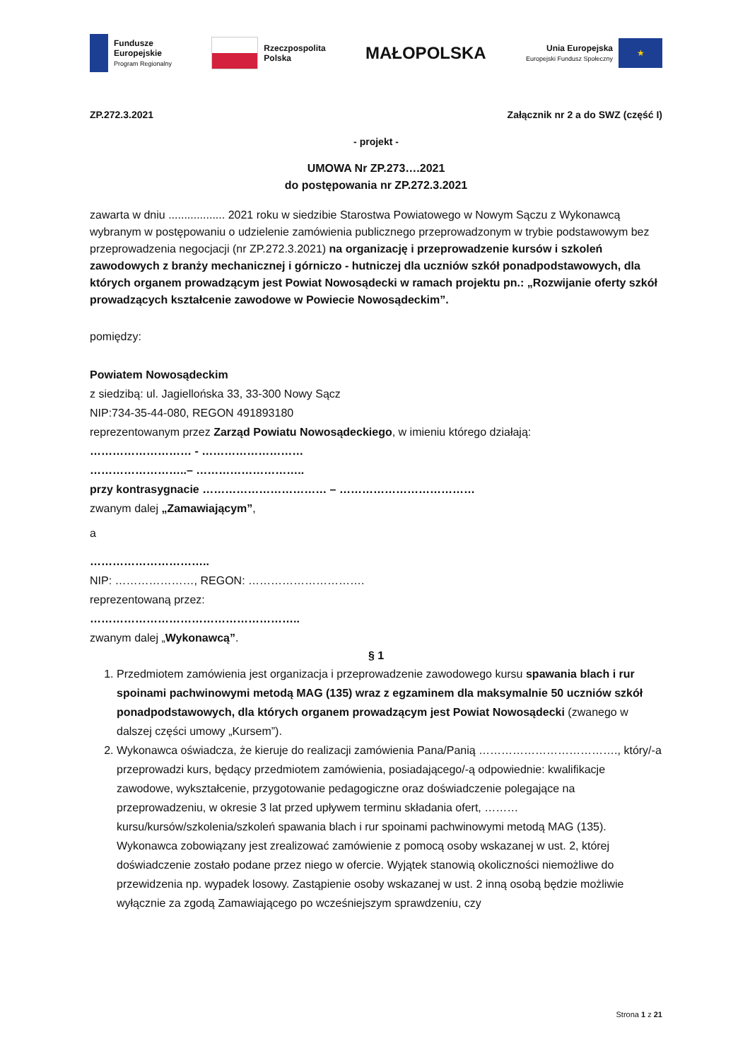Fundusze
Europejskie
Program Regionalny
Rzeczpospolita
Polska
MAŁOPOLSKA
Unia Europejska
Europejski Fundusz Społeczny
★
ZP.272.3.2021 Załącznik nr 2 a do SWZ (część I)
- projekt -
UMOWA Nr ZP.273….2021
do postępowania nr ZP.272.3.2021
zawarta w dniu .................. 2021 roku w siedzibie Starostwa Powiatowego w Nowym Sączu z Wykonawcą wybranym w postępowaniu o udzielenie zamówienia publicznego przeprowadzonym w trybie podstawowym bez przeprowadzenia negocjacji (nr ZP.272.3.2021) na organizację i przeprowadzenie kursów i szkoleń zawodowych z branży mechanicznej i górniczo - hutniczej dla uczniów szkół ponadpodstawowych, dla których organem prowadzącym jest Powiat Nowosądecki w ramach projektu pn.: „Rozwijanie oferty szkół prowadzących kształcenie zawodowe w Powiecie Nowosądeckim”.
pomiędzy:
Powiatem Nowosądeckim
z siedzibą: ul. Jagiellońska 33, 33-300 Nowy Sącz
NIP:734-35-44-080, REGON 491893180
reprezentowanym przez Zarząd Powiatu Nowosądeckiego, w imieniu którego działają:
……………………… - ………………………
……………………..– ………………………..
przy kontrasygnacie …………………………… – ………………………………
zwanym dalej „Zamawiającym”,
a
…………………………..
NIP: …………………, REGON: ………………………….
reprezentowaną przez:
………………………………………………..
zwanym dalej „Wykonawcą”.
§ 1
1. Przedmiotem zamówienia jest organizacja i przeprowadzenie zawodowego kursu spawania blach i rur spoinami pachwinowymi metodą MAG (135) wraz z egzaminem dla maksymalnie 50 uczniów szkół ponadpodstawowych, dla których organem prowadzącym jest Powiat Nowosądecki (zwanego w dalszej części umowy „Kursem”).
2. Wykonawca oświadcza, że kieruje do realizacji zamówienia Pana/Panią ………………………………., który/-a przeprowadzi kurs, będący przedmiotem zamówienia, posiadającego/-ą odpowiednie: kwalifikacje zawodowe, wykształcenie, przygotowanie pedagogiczne oraz doświadczenie polegające na przeprowadzeniu, w okresie 3 lat przed upływem terminu składania ofert, ………kursu/kursów/szkolenia/szkoleń spawania blach i rur spoinami pachwinowymi metodą MAG (135).
Wykonawca zobowiązany jest zrealizować zamówienie z pomocą osoby wskazanej w ust. 2, której doświadczenie zostało podane przez niego w ofercie. Wyjątek stanowią okoliczności niemożliwe do przewidzenia np. wypadek losowy. Zastąpienie osoby wskazanej w ust. 2 inną osobą będzie możliwie wyłącznie za zgodą Zamawiającego po wcześniejszym sprawdzeniu, czy
Strona 1 z 21